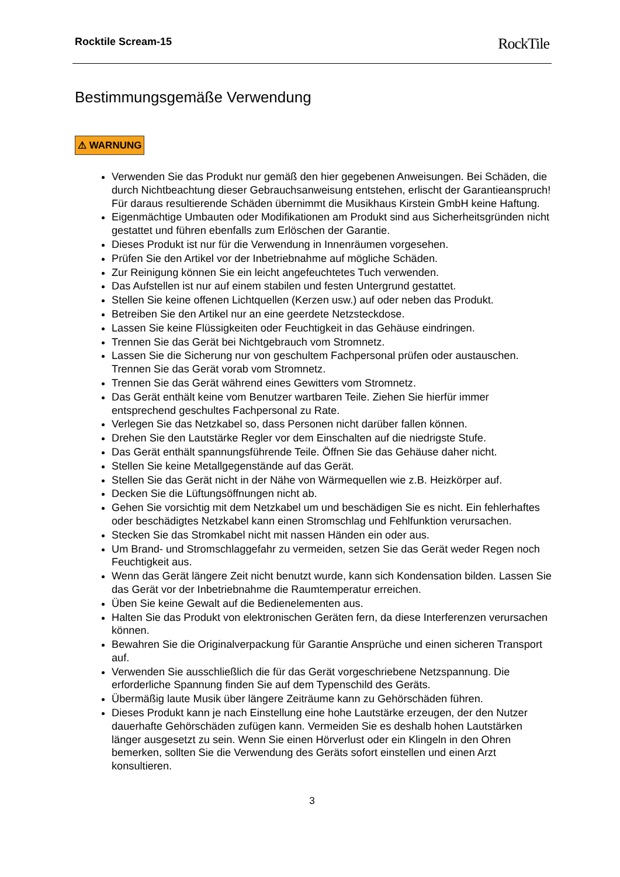Rocktile Scream-15 RockTile
Bestimmungsgemäße Verwendung
⚠ WARNUNG
Verwenden Sie das Produkt nur gemäß den hier gegebenen Anweisungen. Bei Schäden, die durch Nichtbeachtung dieser Gebrauchsanweisung entstehen, erlischt der Garantieanspruch! Für daraus resultierende Schäden übernimmt die Musikhaus Kirstein GmbH keine Haftung.
Eigenmächtige Umbauten oder Modifikationen am Produkt sind aus Sicherheitsgründen nicht gestattet und führen ebenfalls zum Erlöschen der Garantie.
Dieses Produkt ist nur für die Verwendung in Innenräumen vorgesehen.
Prüfen Sie den Artikel vor der Inbetriebnahme auf mögliche Schäden.
Zur Reinigung können Sie ein leicht angefeuchtetes Tuch verwenden.
Das Aufstellen ist nur auf einem stabilen und festen Untergrund gestattet.
Stellen Sie keine offenen Lichtquellen (Kerzen usw.) auf oder neben das Produkt.
Betreiben Sie den Artikel nur an eine geerdete Netzsteckdose.
Lassen Sie keine Flüssigkeiten oder Feuchtigkeit in das Gehäuse eindringen.
Trennen Sie das Gerät bei Nichtgebrauch vom Stromnetz.
Lassen Sie die Sicherung nur von geschultem Fachpersonal prüfen oder austauschen. Trennen Sie das Gerät vorab vom Stromnetz.
Trennen Sie das Gerät während eines Gewitters vom Stromnetz.
Das Gerät enthält keine vom Benutzer wartbaren Teile. Ziehen Sie hierfür immer entsprechend geschultes Fachpersonal zu Rate.
Verlegen Sie das Netzkabel so, dass Personen nicht darüber fallen können.
Drehen Sie den Lautstärke Regler vor dem Einschalten auf die niedrigste Stufe.
Das Gerät enthält spannungsführende Teile. Öffnen Sie das Gehäuse daher nicht.
Stellen Sie keine Metallgegenstände auf das Gerät.
Stellen Sie das Gerät nicht in der Nähe von Wärmequellen wie z.B. Heizkörper auf.
Decken Sie die Lüftungsöffnungen nicht ab.
Gehen Sie vorsichtig mit dem Netzkabel um und beschädigen Sie es nicht. Ein fehlerhaftes oder beschädigtes Netzkabel kann einen Stromschlag und Fehlfunktion verursachen.
Stecken Sie das Stromkabel nicht mit nassen Händen ein oder aus.
Um Brand- und Stromschlaggefahr zu vermeiden, setzen Sie das Gerät weder Regen noch Feuchtigkeit aus.
Wenn das Gerät längere Zeit nicht benutzt wurde, kann sich Kondensation bilden. Lassen Sie das Gerät vor der Inbetriebnahme die Raumtemperatur erreichen.
Üben Sie keine Gewalt auf die Bedienelementen aus.
Halten Sie das Produkt von elektronischen Geräten fern, da diese Interferenzen verursachen können.
Bewahren Sie die Originalverpackung für Garantie Ansprüche und einen sicheren Transport auf.
Verwenden Sie ausschließlich die für das Gerät vorgeschriebene Netzspannung. Die erforderliche Spannung finden Sie auf dem Typenschild des Geräts.
Übermäßig laute Musik über längere Zeiträume kann zu Gehörschäden führen.
Dieses Produkt kann je nach Einstellung eine hohe Lautstärke erzeugen, der den Nutzer dauerhafte Gehörschäden zufügen kann. Vermeiden Sie es deshalb hohen Lautstärken länger ausgesetzt zu sein. Wenn Sie einen Hörverlust oder ein Klingeln in den Ohren bemerken, sollten Sie die Verwendung des Geräts sofort einstellen und einen Arzt konsultieren.
3